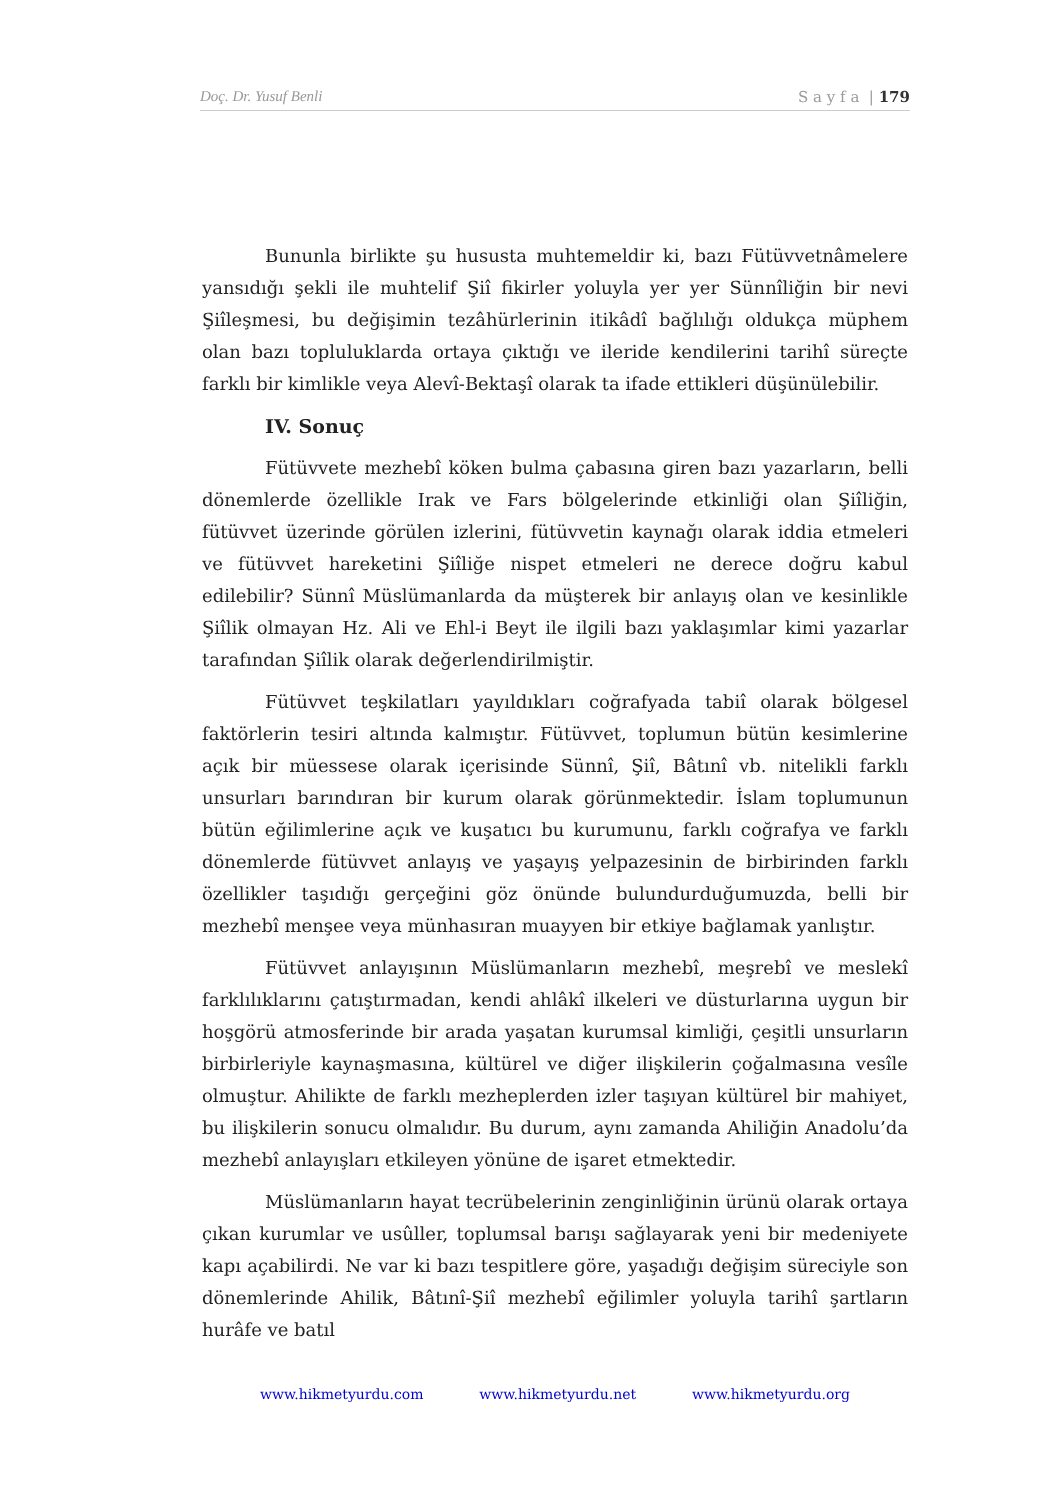Doç. Dr. Yusuf Benli S a y f a | 179
Bununla birlikte şu hususta muhtemeldir ki, bazı Fütüvvetnâmelere yansıdığı şekli ile muhtelif Şiî fikirler yoluyla yer yer Sünnîliğin bir nevi Şiîleşmesi, bu değişimin tezâhürlerinin itikâdî bağlılığı oldukça müphem olan bazı topluluklarda ortaya çıktığı ve ileride kendilerini tarihî süreçte farklı bir kimlikle veya Alevî-Bektaşî olarak ta ifade ettikleri düşünülebilir.
IV. Sonuç
Fütüvvete mezhebî köken bulma çabasına giren bazı yazarların, belli dönemlerde özellikle Irak ve Fars bölgelerinde etkinliği olan Şiîliğin, fütüvvet üzerinde görülen izlerini, fütüvvetin kaynağı olarak iddia etmeleri ve fütüvvet hareketini Şiîliğe nispet etmeleri ne derece doğru kabul edilebilir? Sünnî Müslümanlarda da müşterek bir anlayış olan ve kesinlikle Şiîlik olmayan Hz. Ali ve Ehl-i Beyt ile ilgili bazı yaklaşımlar kimi yazarlar tarafından Şiîlik olarak değerlendirilmiştir.
Fütüvvet teşkilatları yayıldıkları coğrafyada tabiî olarak bölgesel faktörlerin tesiri altında kalmıştır. Fütüvvet, toplumun bütün kesimlerine açık bir müessese olarak içerisinde Sünnî, Şiî, Bâtınî vb. nitelikli farklı unsurları barındıran bir kurum olarak görünmektedir. İslam toplumunun bütün eğilimlerine açık ve kuşatıcı bu kurumunu, farklı coğrafya ve farklı dönemlerde fütüvvet anlayış ve yaşayış yelpazesinin de birbirinden farklı özellikler taşıdığı gerçeğini göz önünde bulundurduğumuzda, belli bir mezhebî menşee veya münhasıran muayyen bir etkiye bağlamak yanlıştır.
Fütüvvet anlayışının Müslümanların mezhebî, meşrebî ve meslekî farklılıklarını çatıştırmadan, kendi ahlâkî ilkeleri ve düsturlarına uygun bir hoşgörü atmosferinde bir arada yaşatan kurumsal kimliği, çeşitli unsurların birbirleriyle kaynaşmasına, kültürel ve diğer ilişkilerin çoğalmasına vesîle olmuştur. Ahilikte de farklı mezheplerden izler taşıyan kültürel bir mahiyet, bu ilişkilerin sonucu olmalıdır. Bu durum, aynı zamanda Ahiliğin Anadolu’da mezhebî anlayışları etkileyen yönüne de işaret etmektedir.
Müslümanların hayat tecrübelerinin zenginliğinin ürünü olarak ortaya çıkan kurumlar ve usûller, toplumsal barışı sağlayarak yeni bir medeniyete kapı açabilirdi. Ne var ki bazı tespitlere göre, yaşadığı değişim süreciyle son dönemlerinde Ahilik, Bâtınî-Şiî mezhebî eğilimler yoluyla tarihî şartların hurâfe ve batıl
www.hikmetyurdu.com www.hikmetyurdu.net www.hikmetyurdu.org